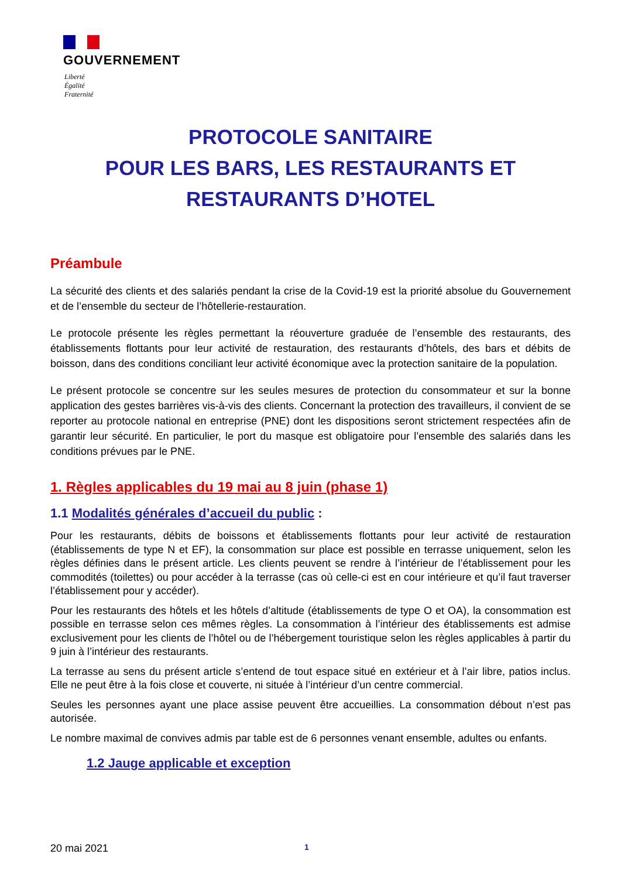GOUVERNEMENT
Liberté
Égalité
Fraternité
PROTOCOLE SANITAIRE
POUR LES BARS, LES RESTAURANTS ET
RESTAURANTS D’HOTEL
Préambule
La sécurité des clients et des salariés pendant la crise de la Covid-19 est la priorité absolue du Gouvernement et de l’ensemble du secteur de l’hôtellerie-restauration.
Le protocole présente les règles permettant la réouverture graduée de l’ensemble des restaurants, des établissements flottants pour leur activité de restauration, des restaurants d’hôtels, des bars et débits de boisson, dans des conditions conciliant leur activité économique avec la protection sanitaire de la population.
Le présent protocole se concentre sur les seules mesures de protection du consommateur et sur la bonne application des gestes barrières vis-à-vis des clients. Concernant la protection des travailleurs, il convient de se reporter au protocole national en entreprise (PNE) dont les dispositions seront strictement respectées afin de garantir leur sécurité. En particulier, le port du masque est obligatoire pour l’ensemble des salariés dans les conditions prévues par le PNE.
1. Règles applicables du 19 mai au 8 juin (phase 1)
1.1 Modalités générales d’accueil du public :
Pour les restaurants, débits de boissons et établissements flottants pour leur activité de restauration (établissements de type N et EF), la consommation sur place est possible en terrasse uniquement, selon les règles définies dans le présent article. Les clients peuvent se rendre à l’intérieur de l’établissement pour les commodités (toilettes) ou pour accéder à la terrasse (cas où celle-ci est en cour intérieure et qu’il faut traverser l’établissement pour y accéder).
Pour les restaurants des hôtels et les hôtels d’altitude (établissements de type O et OA), la consommation est possible en terrasse selon ces mêmes règles. La consommation à l’intérieur des établissements est admise exclusivement pour les clients de l’hôtel ou de l’hébergement touristique selon les règles applicables à partir du 9 juin à l’intérieur des restaurants.
La terrasse au sens du présent article s’entend de tout espace situé en extérieur et à l’air libre, patios inclus. Elle ne peut être à la fois close et couverte, ni située à l’intérieur d’un centre commercial.
Seules les personnes ayant une place assise peuvent être accueillies. La consommation débout n’est pas autorisée.
Le nombre maximal de convives admis par table est de 6 personnes venant ensemble, adultes ou enfants.
1.2 Jauge applicable et exception
20 mai 2021 1